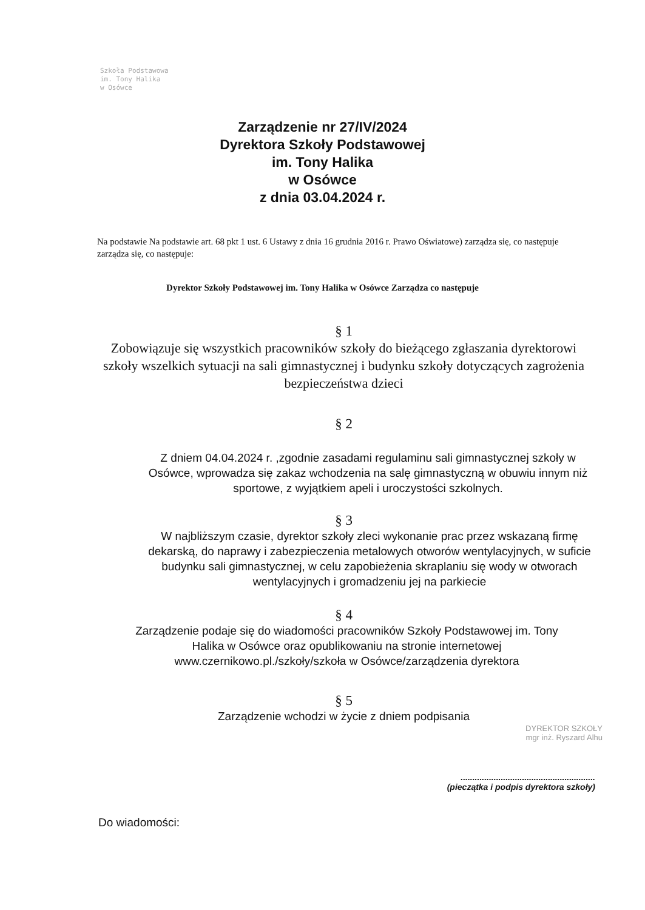Szkoła Podstawowa
im. Tony Halika
w Osówce
Zarządzenie nr 27/IV/2024
Dyrektora Szkoły Podstawowej
im. Tony Halika
w Osówce
z dnia 03.04.2024 r.
Na podstawie Na podstawie art. 68 pkt 1 ust. 6 Ustawy z dnia 16 grudnia 2016 r. Prawo Oświatowe) zarządza się, co następuje zarządza się, co następuje:
Dyrektor Szkoły Podstawowej im. Tony Halika w Osówce Zarządza co następuje
§ 1
Zobowiązuje się wszystkich pracowników szkoły do bieżącego zgłaszania dyrektorowi szkoły wszelkich sytuacji na sali gimnastycznej i budynku szkoły dotyczących zagrożenia bezpieczeństwa dzieci
§ 2
Z dniem 04.04.2024 r. ,zgodnie zasadami regulaminu sali gimnastycznej szkoły w Osówce, wprowadza się zakaz wchodzenia na salę gimnastyczną w obuwiu innym niż sportowe, z wyjątkiem apeli i uroczystości szkolnych.
§ 3
W najbliższym czasie, dyrektor szkoły zleci wykonanie prac przez wskazaną firmę dekarską, do naprawy i zabezpieczenia metalowych otworów wentylacyjnych, w suficie budynku sali gimnastycznej, w celu zapobieżenia skraplaniu się wody w otworach wentylacyjnych i gromadzeniu jej na parkiecie
§ 4
Zarządzenie podaje się do wiadomości pracowników Szkoły Podstawowej im. Tony Halika w Osówce oraz opublikowaniu na stronie internetowej www.czernikowo.pl./szkoły/szkoła w Osówce/zarządzenia dyrektora
§ 5
Zarządzenie wchodzi w życie z dniem podpisania
DYREKTOR SZKOŁY
mgr inż. Ryszard Alhu
.........................................................
(pieczątka i podpis dyrektora szkoły)
Do wiadomości: